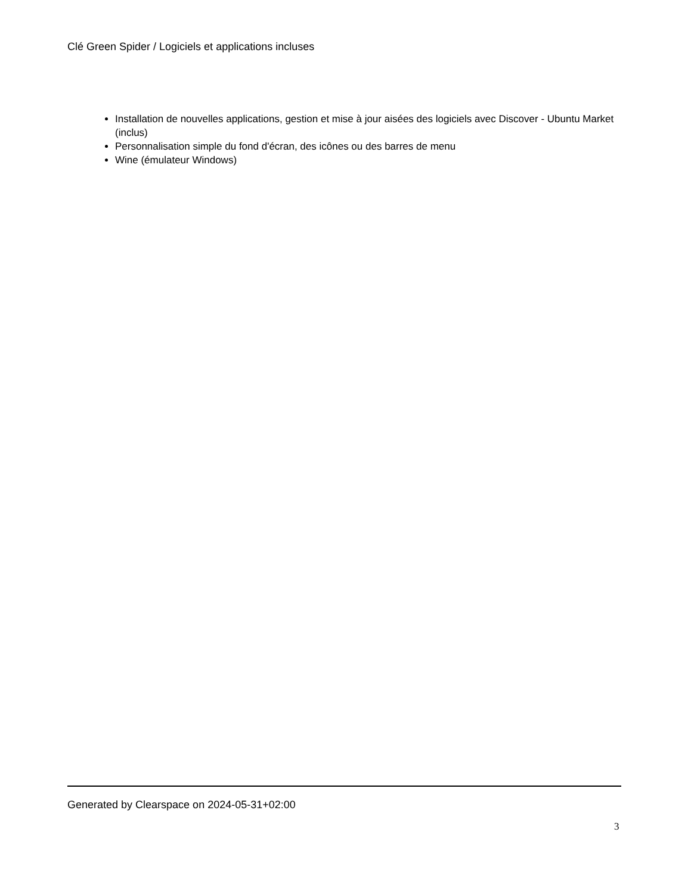Clé Green Spider / Logiciels et applications incluses
Installation de nouvelles applications, gestion et mise à jour aisées des logiciels avec Discover - Ubuntu Market (inclus)
Personnalisation simple du fond d'écran, des icônes ou des barres de menu
Wine (émulateur Windows)
Generated by Clearspace on 2024-05-31+02:00
3